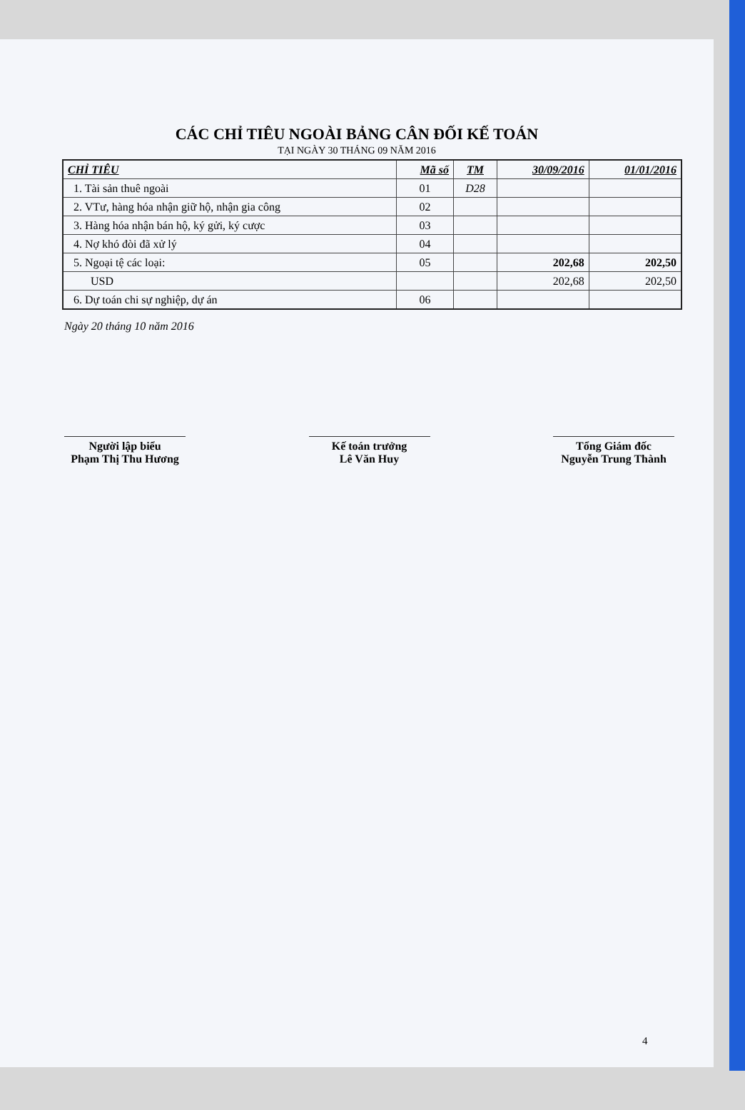CÁC CHỈ TIÊU NGOÀI BẢNG CÂN ĐỐI KẾ TOÁN
TẠI NGÀY 30 THÁNG 09 NĂM 2016
| CHỈ TIÊU | Mã số | TM | 30/09/2016 | 01/01/2016 |
| --- | --- | --- | --- | --- |
| 1. Tài sản thuê ngoài | 01 | D28 | | |
| 2. VTư, hàng hóa nhận giữ hộ, nhận gia công | 02 | | | |
| 3. Hàng hóa nhận bán hộ, ký gửi, ký cược | 03 | | | |
| 4. Nợ khó đòi đã xử lý | 04 | | | |
| 5. Ngoại tệ các loại: | 05 | | 202,68 | 202,50 |
| USD | | | 202,68 | 202,50 |
| 6. Dự toán chi sự nghiệp, dự án | 06 | | | |
Ngày 20 tháng 10 năm 2016
Người lập biểu
Phạm Thị Thu Hương
Kế toán trưởng
Lê Văn Huy
Tổng Giám đốc
Nguyễn Trung Thành
4